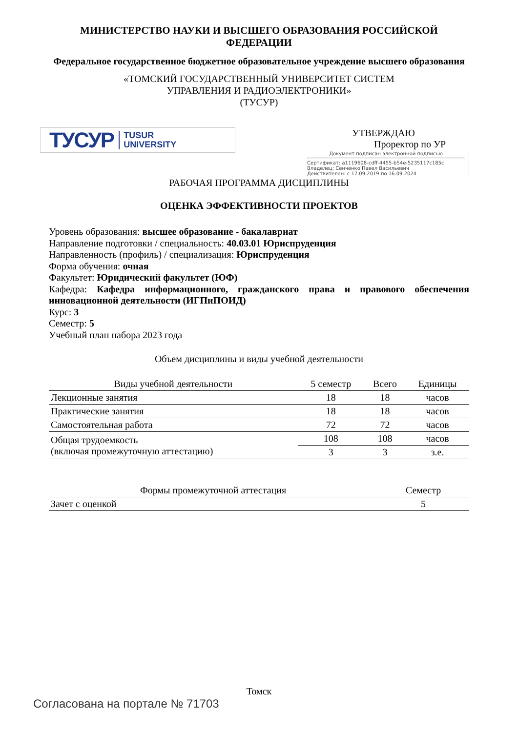МИНИСТЕРСТВО НАУКИ И ВЫСШЕГО ОБРАЗОВАНИЯ РОССИЙСКОЙ ФЕДЕРАЦИИ
Федеральное государственное бюджетное образовательное учреждение высшего образования
«ТОМСКИЙ ГОСУДАРСТВЕННЫЙ УНИВЕРСИТЕТ СИСТЕМ
УПРАВЛЕНИЯ И РАДИОЭЛЕКТРОНИКИ»
(ТУСУР)
ТУСУР TUSUR
UNIVERSITY
УТВЕРЖДАЮ
Проректор по УР
Документ подписан электронной подписью
Сертификат: a1119608-cdff-4455-b54e-5235117c185c
Владелец: Сенченко Павел Васильевич
Действителен: с 17.09.2019 по 16.09.2024
РАБОЧАЯ ПРОГРАММА ДИСЦИПЛИНЫ
ОЦЕНКА ЭФФЕКТИВНОСТИ ПРОЕКТОВ
Уровень образования: высшее образование - бакалавриат
Направление подготовки / специальность: 40.03.01 Юриспруденция
Направленность (профиль) / специализация: Юриспруденция
Форма обучения: очная
Факультет: Юридический факультет (ЮФ)
Кафедра: Кафедра информационного, гражданского права и правового обеспечения инновационной деятельности (ИГПиПОИД)
Курс: 3
Семестр: 5
Учебный план набора 2023 года
Объем дисциплины и виды учебной деятельности
| Виды учебной деятельности | 5 семестр | Всего | Единицы |
| --- | --- | --- | --- |
| Лекционные занятия | 18 | 18 | часов |
| Практические занятия | 18 | 18 | часов |
| Самостоятельная работа | 72 | 72 | часов |
| Общая трудоемкость (включая промежуточную аттестацию) | 108 | 108 | часов |
| | 3 | 3 | з.е. |
| Формы промежуточной аттестация | Семестр |
| --- | --- |
| Зачет с оценкой | 5 |
Томск
Согласована на портале № 71703